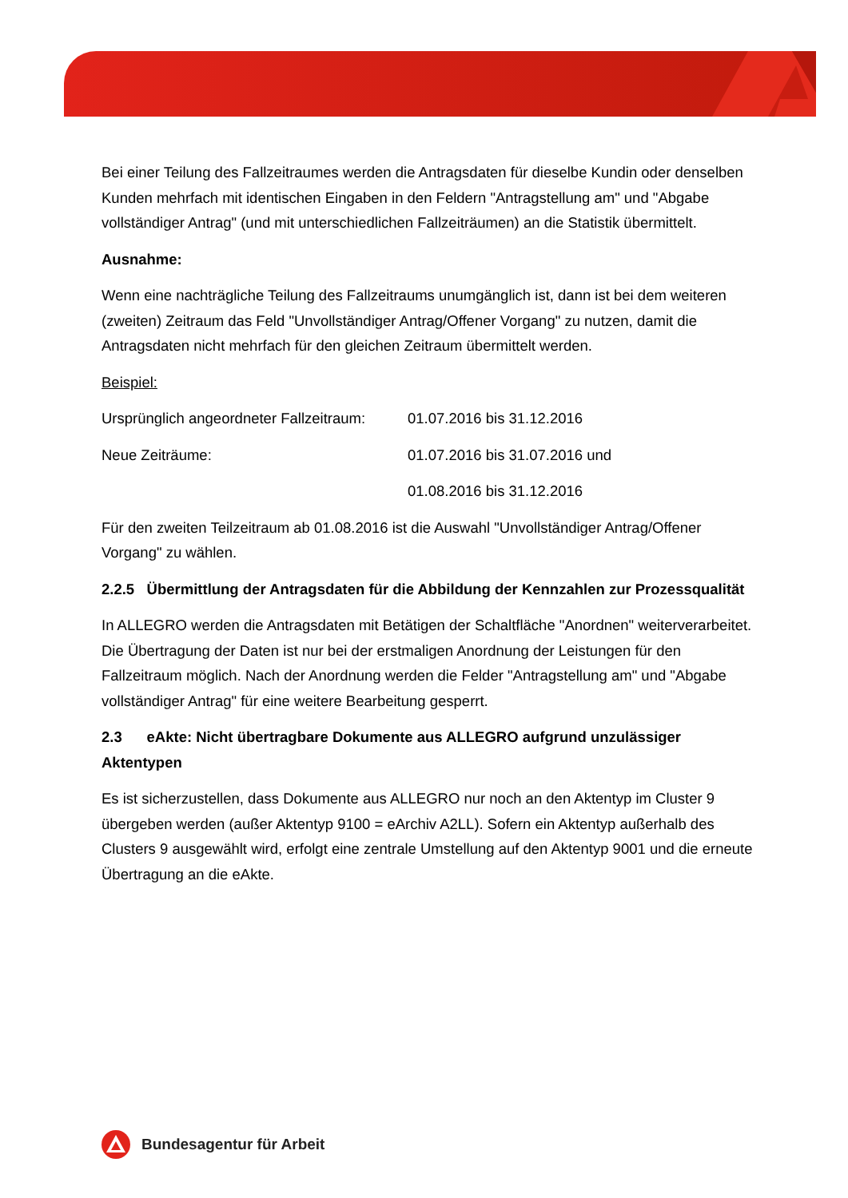Bei einer Teilung des Fallzeitraumes werden die Antragsdaten für dieselbe Kundin oder denselben Kunden mehrfach mit identischen Eingaben in den Feldern "Antragstellung am" und "Abgabe vollständiger Antrag" (und mit unterschiedlichen Fallzeiträumen) an die Statistik übermittelt.
Ausnahme:
Wenn eine nachträgliche Teilung des Fallzeitraums unumgänglich ist, dann ist bei dem weiteren (zweiten) Zeitraum das Feld "Unvollständiger Antrag/Offener Vorgang" zu nutzen, damit die Antragsdaten nicht mehrfach für den gleichen Zeitraum übermittelt werden.
Beispiel:
Ursprünglich angeordneter Fallzeitraum: 01.07.2016 bis 31.12.2016
Neue Zeiträume: 01.07.2016 bis 31.07.2016 und
01.08.2016 bis 31.12.2016
Für den zweiten Teilzeitraum ab 01.08.2016 ist die Auswahl "Unvollständiger Antrag/Offener Vorgang" zu wählen.
2.2.5 Übermittlung der Antragsdaten für die Abbildung der Kennzahlen zur Prozessqualität
In ALLEGRO werden die Antragsdaten mit Betätigen der Schaltfläche "Anordnen" weiterverarbeitet. Die Übertragung der Daten ist nur bei der erstmaligen Anordnung der Leistungen für den Fallzeitraum möglich. Nach der Anordnung werden die Felder "Antragstellung am" und "Abgabe vollständiger Antrag" für eine weitere Bearbeitung gesperrt.
2.3 eAkte: Nicht übertragbare Dokumente aus ALLEGRO aufgrund unzulässiger Aktentypen
Es ist sicherzustellen, dass Dokumente aus ALLEGRO nur noch an den Aktentyp im Cluster 9 übergeben werden (außer Aktentyp 9100 = eArchiv A2LL). Sofern ein Aktentyp außerhalb des Clusters 9 ausgewählt wird, erfolgt eine zentrale Umstellung auf den Aktentyp 9001 und die erneute Übertragung an die eAkte.
Bundesagentur für Arbeit